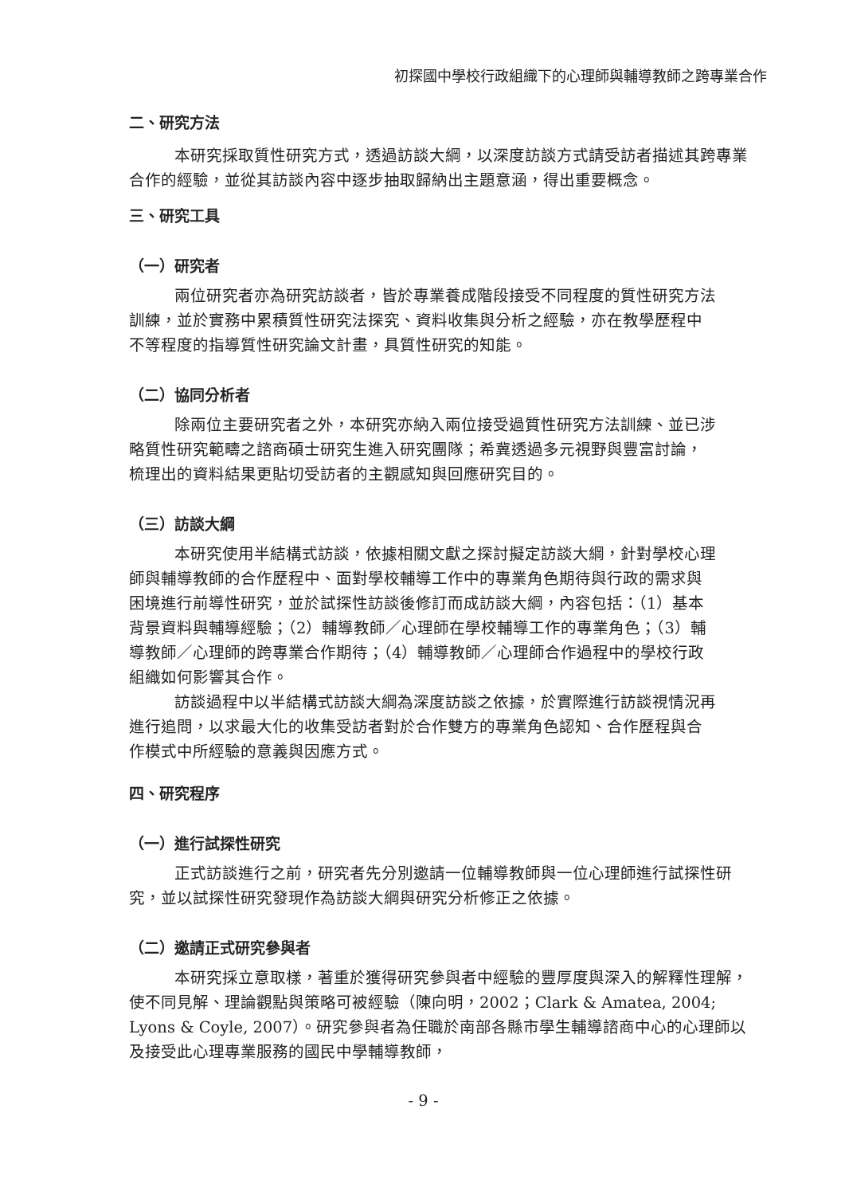初探國中學校行政組織下的心理師與輔導教師之跨專業合作
二、研究方法
本研究採取質性研究方式，透過訪談大綱，以深度訪談方式請受訪者描述其跨專業合作的經驗，並從其訪談內容中逐步抽取歸納出主題意涵，得出重要概念。
三、研究工具
（一）研究者
兩位研究者亦為研究訪談者，皆於專業養成階段接受不同程度的質性研究方法訓練，並於實務中累積質性研究法探究、資料收集與分析之經驗，亦在教學歷程中不等程度的指導質性研究論文計畫，具質性研究的知能。
（二）協同分析者
除兩位主要研究者之外，本研究亦納入兩位接受過質性研究方法訓練、並已涉略質性研究範疇之諮商碩士研究生進入研究團隊；希冀透過多元視野與豐富討論，梳理出的資料結果更貼切受訪者的主觀感知與回應研究目的。
（三）訪談大綱
本研究使用半結構式訪談，依據相關文獻之探討擬定訪談大綱，針對學校心理師與輔導教師的合作歷程中、面對學校輔導工作中的專業角色期待與行政的需求與困境進行前導性研究，並於試探性訪談後修訂而成訪談大綱，內容包括：（1）基本背景資料與輔導經驗；（2）輔導教師／心理師在學校輔導工作的專業角色；（3）輔導教師／心理師的跨專業合作期待；（4）輔導教師／心理師合作過程中的學校行政組織如何影響其合作。
訪談過程中以半結構式訪談大綱為深度訪談之依據，於實際進行訪談視情況再進行追問，以求最大化的收集受訪者對於合作雙方的專業角色認知、合作歷程與合作模式中所經驗的意義與因應方式。
四、研究程序
（一）進行試探性研究
正式訪談進行之前，研究者先分別邀請一位輔導教師與一位心理師進行試探性研究，並以試探性研究發現作為訪談大綱與研究分析修正之依據。
（二）邀請正式研究參與者
本研究採立意取樣，著重於獲得研究參與者中經驗的豐厚度與深入的解釋性理解，使不同見解、理論觀點與策略可被經驗（陳向明，2002；Clark & Amatea, 2004; Lyons & Coyle, 2007）。研究參與者為任職於南部各縣市學生輔導諮商中心的心理師以及接受此心理專業服務的國民中學輔導教師，
- 9 -